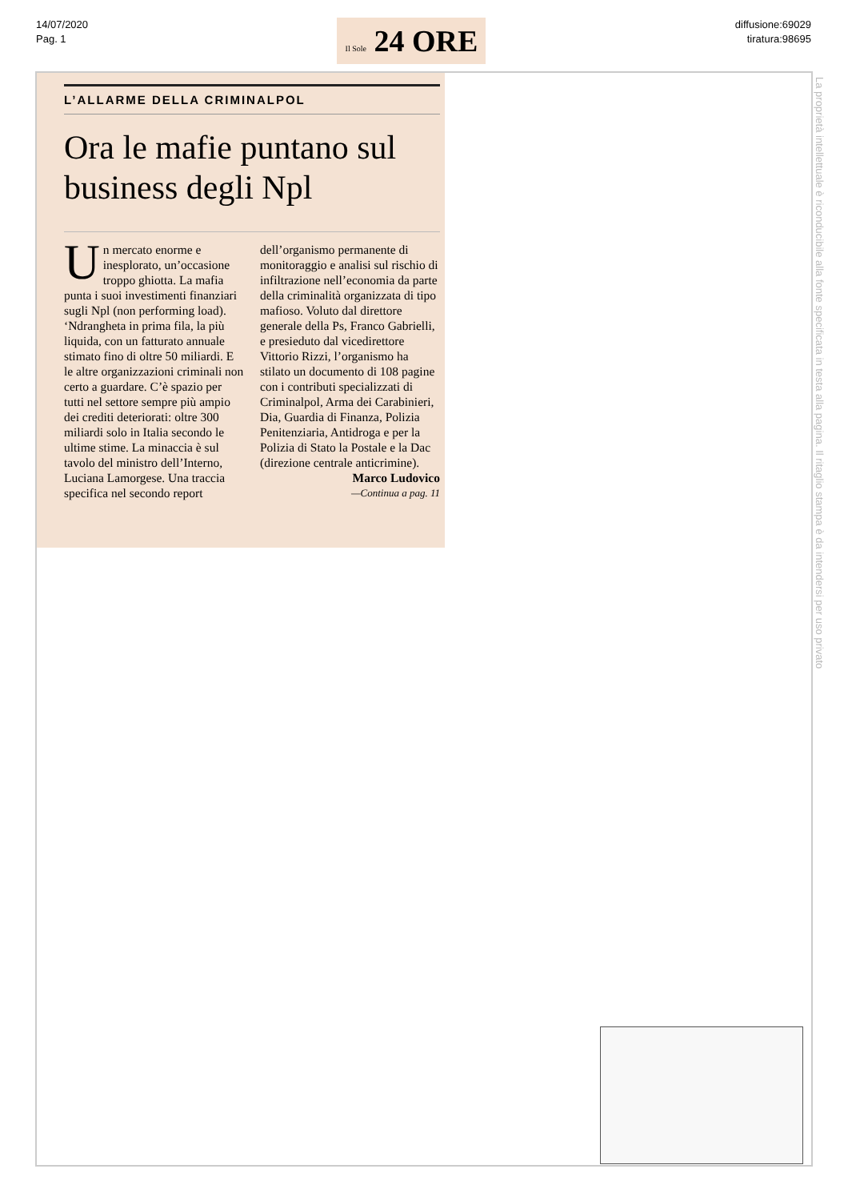14/07/2020
Pag. 1
Il Sole 24 ORE
diffusione:69029
tiratura:98695
La proprietà intellettuale è riconducibile alla fonte specificata in testa alla pagina. Il ritaglio stampa è da intendersi per uso privato
L’ALLARME DELLA CRIMINALPOL
Ora le mafie puntano sul business degli Npl
Un mercato enorme e inesplorato, un’occasione troppo ghiotta. La mafia punta i suoi investimenti finanziari sugli Npl (non performing load). ‘Ndrangheta in prima fila, la più liquida, con un fatturato annuale stimato fino di oltre 50 miliardi. E le altre organizzazioni criminali non certo a guardare. C’è spazio per tutti nel settore sempre più ampio dei crediti deteriorati: oltre 300 miliardi solo in Italia secondo le ultime stime. La minaccia è sul tavolo del ministro dell’Interno, Luciana Lamorgese. Una traccia specifica nel secondo report dell’organismo permanente di monitoraggio e analisi sul rischio di infiltrazione nell’economia da parte della criminalità organizzata di tipo mafioso. Voluto dal direttore generale della Ps, Franco Gabrielli, e presieduto dal vicedirettore Vittorio Rizzi, l’organismo ha stilato un documento di 108 pagine con i contributi specializzati di Criminalpol, Arma dei Carabinieri, Dia, Guardia di Finanza, Polizia Penitenziaria, Antidroga e per la Polizia di Stato la Postale e la Dac (direzione centrale anticrimine).
Marco Ludovico
—Continua a pag. 11